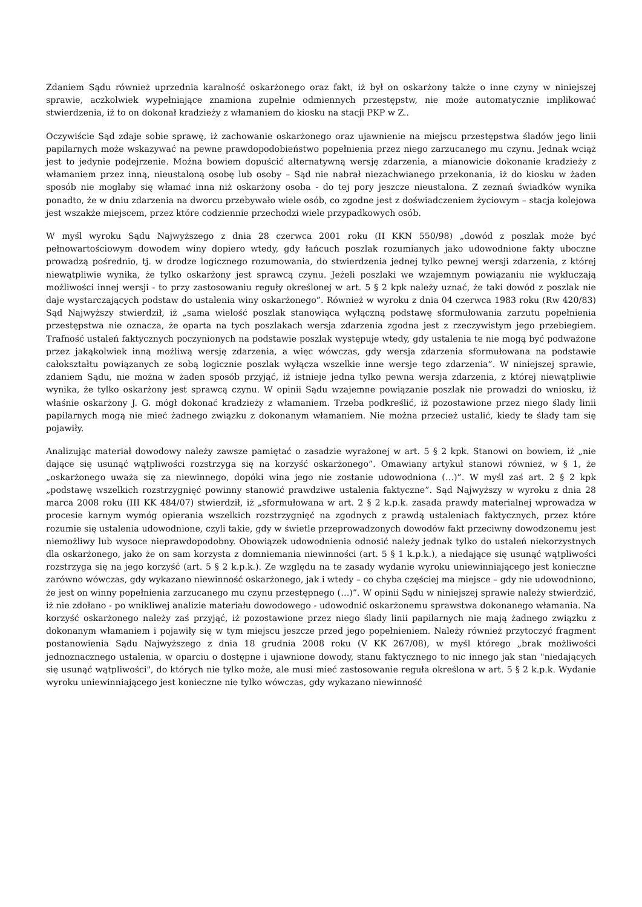Zdaniem Sądu również uprzednia karalność oskarżonego oraz fakt, iż był on oskarżony także o inne czyny w niniejszej sprawie, aczkolwiek wypełniające znamiona zupełnie odmiennych przestępstw, nie może automatycznie implikować stwierdzenia, iż to on dokonał kradzieży z włamaniem do kiosku na stacji PKP w Z..
Oczywiście Sąd zdaje sobie sprawę, iż zachowanie oskarżonego oraz ujawnienie na miejscu przestępstwa śladów jego linii papilarnych może wskazywać na pewne prawdopodobieństwo popełnienia przez niego zarzucanego mu czynu. Jednak wciąż jest to jedynie podejrzenie. Można bowiem dopuścić alternatywną wersję zdarzenia, a mianowicie dokonanie kradzieży z włamaniem przez inną, nieustaloną osobę lub osoby – Sąd nie nabrał niezachwianego przekonania, iż do kiosku w żaden sposób nie mogłaby się włamać inna niż oskarżony osoba - do tej pory jeszcze nieustalona. Z zeznań świadków wynika ponadto, że w dniu zdarzenia na dworcu przebywało wiele osób, co zgodne jest z doświadczeniem życiowym – stacja kolejowa jest wszakże miejscem, przez które codziennie przechodzi wiele przypadkowych osób.
W myśl wyroku Sądu Najwyższego z dnia 28 czerwca 2001 roku (II KKN 550/98) „dowód z poszlak może być pełnowartościowym dowodem winy dopiero wtedy, gdy łańcuch poszlak rozumianych jako udowodnione fakty uboczne prowadzą pośrednio, tj. w drodze logicznego rozumowania, do stwierdzenia jednej tylko pewnej wersji zdarzenia, z której niewątpliwie wynika, że tylko oskarżony jest sprawcą czynu. Jeżeli poszlaki we wzajemnym powiązaniu nie wykluczają możliwości innej wersji - to przy zastosowaniu reguły określonej w art. 5 § 2 kpk należy uznać, że taki dowód z poszlak nie daje wystarczających podstaw do ustalenia winy oskarżonego”. Również w wyroku z dnia 04 czerwca 1983 roku (Rw 420/83) Sąd Najwyższy stwierdził, iż „sama wielość poszlak stanowiąca wyłączną podstawę sformułowania zarzutu popełnienia przestępstwa nie oznacza, że oparta na tych poszlakach wersja zdarzenia zgodna jest z rzeczywistym jego przebiegiem. Trafność ustaleń faktycznych poczynionych na podstawie poszlak występuje wtedy, gdy ustalenia te nie mogą być podważone przez jakąkolwiek inną możliwą wersję zdarzenia, a więc wówczas, gdy wersja zdarzenia sformułowana na podstawie całokształtu powiązanych ze sobą logicznie poszlak wyłącza wszelkie inne wersje tego zdarzenia”. W niniejszej sprawie, zdaniem Sądu, nie można w żaden sposób przyjąć, iż istnieje jedna tylko pewna wersja zdarzenia, z której niewątpliwie wynika, że tylko oskarżony jest sprawcą czynu. W opinii Sądu wzajemne powiązanie poszlak nie prowadzi do wniosku, iż właśnie oskarżony J. G. mógł dokonać kradzieży z włamaniem. Trzeba podkreślić, iż pozostawione przez niego ślady linii papilarnych mogą nie mieć żadnego związku z dokonanym włamaniem. Nie można przecież ustalić, kiedy te ślady tam się pojawiły.
Analizując materiał dowodowy należy zawsze pamiętać o zasadzie wyrażonej w art. 5 § 2 kpk. Stanowi on bowiem, iż „nie dające się usunąć wątpliwości rozstrzyga się na korzyść oskarżonego”. Omawiany artykuł stanowi również, w § 1, że „oskarżonego uważa się za niewinnego, dopóki wina jego nie zostanie udowodniona (…)”. W myśl zaś art. 2 § 2 kpk „podstawę wszelkich rozstrzygnięć powinny stanowić prawdziwe ustalenia faktyczne”. Sąd Najwyższy w wyroku z dnia 28 marca 2008 roku (III KK 484/07) stwierdził, iż „sformułowana w art. 2 § 2 k.p.k. zasada prawdy materialnej wprowadza w procesie karnym wymóg opierania wszelkich rozstrzygnięć na zgodnych z prawdą ustaleniach faktycznych, przez które rozumie się ustalenia udowodnione, czyli takie, gdy w świetle przeprowadzonych dowodów fakt przeciwny dowodzonemu jest niemożliwy lub wysoce nieprawdopodobny. Obowiązek udowodnienia odnosić należy jednak tylko do ustaleń niekorzystnych dla oskarżonego, jako że on sam korzysta z domniemania niewinności (art. 5 § 1 k.p.k.), a niedające się usunąć wątpliwości rozstrzyga się na jego korzyść (art. 5 § 2 k.p.k.). Ze względu na te zasady wydanie wyroku uniewinniającego jest konieczne zarówno wówczas, gdy wykazano niewinność oskarżonego, jak i wtedy – co chyba częściej ma miejsce – gdy nie udowodniono, że jest on winny popełnienia zarzucanego mu czynu przestępnego (…)”. W opinii Sądu w niniejszej sprawie należy stwierdzić, iż nie zdołano - po wnikliwej analizie materiału dowodowego - udowodnić oskarżonemu sprawstwa dokonanego włamania. Na korzyść oskarżonego należy zaś przyjąć, iż pozostawione przez niego ślady linii papilarnych nie mają żadnego związku z dokonanym włamaniem i pojawiły się w tym miejscu jeszcze przed jego popełnieniem. Należy również przytoczyć fragment postanowienia Sądu Najwyższego z dnia 18 grudnia 2008 roku (V KK 267/08), w myśl którego „brak możliwości jednoznacznego ustalenia, w oparciu o dostępne i ujawnione dowody, stanu faktycznego to nic innego jak stan "niedających się usunąć wątpliwości", do których nie tylko może, ale musi mieć zastosowanie reguła określona w art. 5 § 2 k.p.k. Wydanie wyroku uniewinniającego jest konieczne nie tylko wówczas, gdy wykazano niewinność